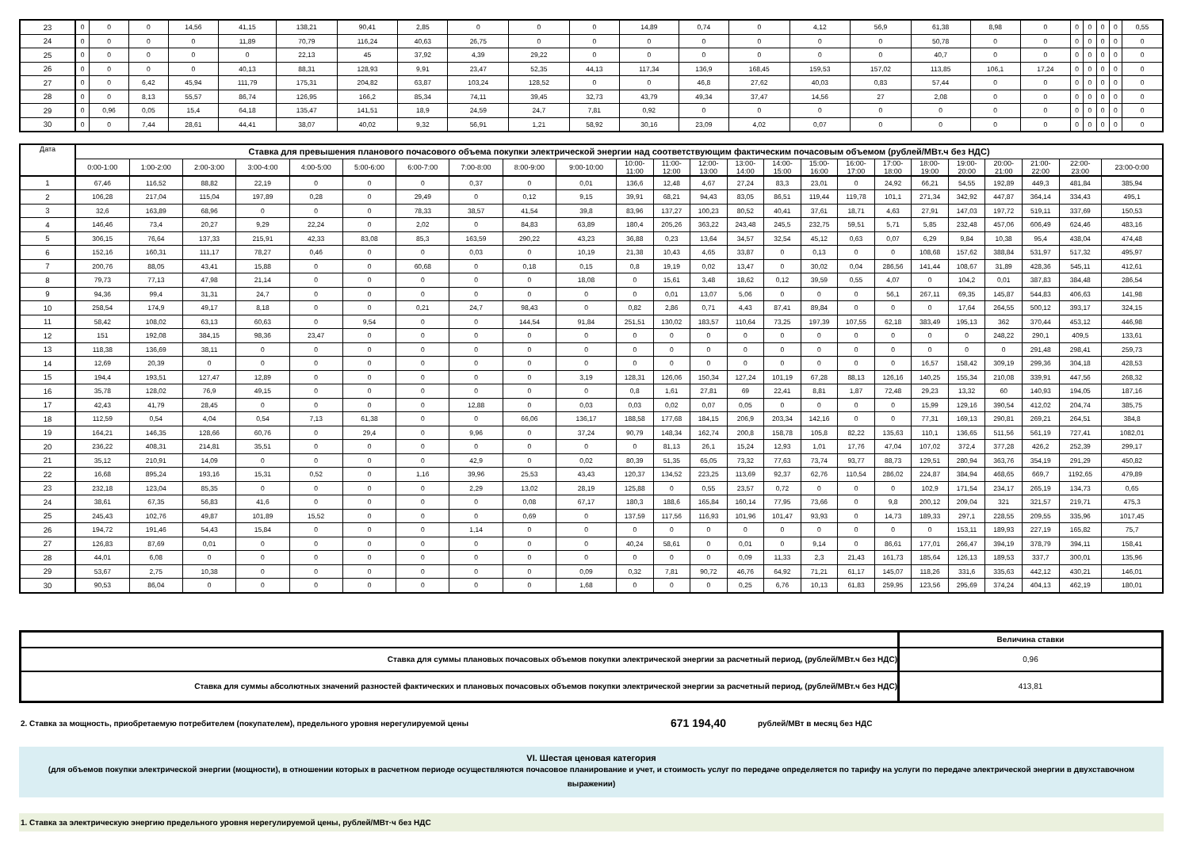| 23 | 0 | 0 | 0 | 14,56 | 41,15 | 138,21 | 90,41 | 2,85 | 0 | 0 | 0 | 14,89 | 0,74 | 0 | 4,12 | 56,9 | 61,38 | 8,98 | 0 | 0 | 0 | 0 | 0 | 0,55 |
| 24 | 0 | 0 | 0 | 0 | 11,89 | 70,79 | 116,24 | 40,63 | 26,75 | 0 | 0 | 0 | 0 | 0 | 0 | 0 | 50,78 | 0 | 0 | 0 | 0 | 0 | 0 | 0 |
| 25 | 0 | 0 | 0 | 0 | 0 | 22,13 | 45 | 37,92 | 4,39 | 29,22 | 0 | 0 | 0 | 0 | 0 | 0 | 40,7 | 0 | 0 | 0 | 0 | 0 | 0 | 0 |
| 26 | 0 | 0 | 0 | 0 | 40,13 | 88,31 | 128,93 | 9,91 | 23,47 | 52,35 | 44,13 | 117,34 | 136,9 | 168,45 | 159,53 | 157,02 | 113,85 | 106,1 | 17,24 | 0 | 0 | 0 | 0 | 0 |
| 27 | 0 | 0 | 6,42 | 45,94 | 111,79 | 175,31 | 204,82 | 63,87 | 103,24 | 128,52 | 0 | 0 | 46,8 | 27,62 | 40,03 | 0,83 | 57,44 | 0 | 0 | 0 | 0 | 0 | 0 | 0 |
| 28 | 0 | 0 | 8,13 | 55,57 | 86,74 | 126,95 | 166,2 | 85,34 | 74,11 | 39,45 | 32,73 | 43,79 | 49,34 | 37,47 | 14,56 | 27 | 2,08 | 0 | 0 | 0 | 0 | 0 | 0 | 0 |
| 29 | 0 | 0,96 | 0,05 | 15,4 | 64,18 | 135,47 | 141,51 | 18,9 | 24,59 | 24,7 | 7,81 | 0,92 | 0 | 0 | 0 | 0 | 0 | 0 | 0 | 0 | 0 | 0 | 0 | 0 |
| 30 | 0 | 0 | 7,44 | 28,61 | 44,41 | 38,07 | 40,02 | 9,32 | 56,91 | 1,21 | 58,92 | 30,16 | 23,09 | 4,02 | 0,07 | 0 | 0 | 0 | 0 | 0 | 0 | 0 | 0 | 0 |
| Дата | Ставка для превышения планового почасового объема покупки электрической энергии над соответствующим фактическим почасовым объемом (рублей/МВт.ч без НДС) | | | | | | | | | | | | | | | | | | | | | | | |
| --- | --- | --- | --- | --- | --- | --- | --- | --- | --- | --- | --- | --- | --- | --- | --- | --- | --- | --- | --- | --- | --- | --- | --- | --- |
| | 0:00-1:00 | 1:00-2:00 | 2:00-3:00 | 3:00-4:00 | 4:00-5:00 | 5:00-6:00 | 6:00-7:00 | 7:00-8:00 | 8:00-9:00 | 9:00-10:00 | 10:00- 11:00 | 11:00- 12:00 | 12:00- 13:00 | 13:00- 14:00 | 14:00- 15:00 | 15:00- 16:00 | 16:00- 17:00 | 17:00- 18:00 | 18:00- 19:00 | 19:00- 20:00 | 20:00- 21:00 | 21:00- 22:00 | 22:00- 23:00 | 23:00-0:00 |
| 1 | 67,46 | 116,52 | 88,82 | 22,19 | 0 | 0 | 0 | 0,37 | 0 | 0,01 | 136,6 | 12,48 | 4,67 | 27,24 | 83,3 | 23,01 | 0 | 24,92 | 66,21 | 54,55 | 192,89 | 449,3 | 481,84 | 385,94 |
| 2 | 106,28 | 217,04 | 115,04 | 197,89 | 0,28 | 0 | 29,49 | 0 | 0,12 | 9,15 | 39,91 | 68,21 | 94,43 | 83,05 | 86,51 | 119,44 | 119,78 | 101,1 | 271,34 | 342,92 | 447,87 | 364,14 | 334,43 | 495,1 |
| 3 | 32,6 | 163,89 | 68,96 | 0 | 0 | 0 | 78,33 | 38,57 | 41,54 | 39,8 | 83,96 | 137,27 | 100,23 | 80,52 | 40,41 | 37,61 | 18,71 | 4,63 | 27,91 | 147,03 | 197,72 | 519,11 | 337,69 | 150,53 |
| 4 | 146,46 | 73,4 | 20,27 | 9,29 | 22,24 | 0 | 2,02 | 0 | 84,83 | 63,89 | 180,4 | 205,26 | 363,22 | 243,48 | 245,5 | 232,75 | 59,51 | 5,71 | 5,85 | 232,48 | 457,06 | 606,49 | 624,46 | 483,16 |
| 5 | 306,15 | 76,64 | 137,33 | 215,91 | 42,33 | 83,08 | 85,3 | 163,59 | 290,22 | 43,23 | 36,88 | 0,23 | 13,64 | 34,57 | 32,54 | 45,12 | 0,63 | 0,07 | 6,29 | 9,84 | 10,38 | 95,4 | 438,04 | 474,48 |
| 6 | 152,16 | 160,31 | 111,17 | 78,27 | 0,46 | 0 | 0 | 0,03 | 0 | 10,19 | 21,38 | 10,43 | 4,65 | 33,87 | 0 | 0,13 | 0 | 0 | 108,68 | 157,62 | 388,84 | 531,97 | 517,32 | 495,97 |
| 7 | 200,76 | 88,05 | 43,41 | 15,88 | 0 | 0 | 60,68 | 0 | 0,18 | 0,15 | 0,8 | 19,19 | 0,02 | 13,47 | 0 | 30,02 | 0,04 | 286,56 | 141,44 | 108,67 | 31,89 | 428,36 | 545,11 | 412,61 |
| 8 | 79,73 | 77,13 | 47,98 | 21,14 | 0 | 0 | 0 | 0 | 0 | 18,08 | 0 | 15,61 | 3,48 | 18,62 | 0,12 | 39,59 | 0,55 | 4,07 | 0 | 104,2 | 0,01 | 387,83 | 384,48 | 286,54 |
| 9 | 94,36 | 99,4 | 31,31 | 24,7 | 0 | 0 | 0 | 0 | 0 | 0 | 0 | 0,01 | 13,07 | 5,06 | 0 | 0 | 0 | 56,1 | 267,11 | 69,35 | 145,87 | 544,83 | 406,63 | 141,98 |
| 10 | 258,54 | 174,9 | 49,17 | 8,18 | 0 | 0 | 0,21 | 24,7 | 98,43 | 0 | 0,82 | 2,86 | 0,71 | 4,43 | 87,41 | 89,84 | 0 | 0 | 0 | 17,64 | 264,55 | 500,12 | 393,17 | 324,15 |
| 11 | 58,42 | 108,02 | 63,13 | 60,63 | 0 | 9,54 | 0 | 0 | 144,54 | 91,84 | 251,51 | 130,02 | 183,57 | 110,64 | 73,25 | 197,39 | 107,55 | 62,18 | 383,49 | 195,13 | 362 | 370,44 | 453,12 | 446,98 |
| 12 | 151 | 192,08 | 384,15 | 98,36 | 23,47 | 0 | 0 | 0 | 0 | 0 | 0 | 0 | 0 | 0 | 0 | 0 | 0 | 0 | 0 | 0 | 248,22 | 290,1 | 409,5 | 133,61 |
| 13 | 118,38 | 136,69 | 38,11 | 0 | 0 | 0 | 0 | 0 | 0 | 0 | 0 | 0 | 0 | 0 | 0 | 0 | 0 | 0 | 0 | 0 | 0 | 291,48 | 298,41 | 259,73 |
| 14 | 12,69 | 20,39 | 0 | 0 | 0 | 0 | 0 | 0 | 0 | 0 | 0 | 0 | 0 | 0 | 0 | 0 | 0 | 0 | 16,57 | 158,42 | 309,19 | 299,36 | 304,18 | 428,53 |
| 15 | 194,4 | 193,51 | 127,47 | 12,89 | 0 | 0 | 0 | 0 | 0 | 3,19 | 128,31 | 126,06 | 150,34 | 127,24 | 101,19 | 67,28 | 88,13 | 126,16 | 140,25 | 155,34 | 210,08 | 339,91 | 447,56 | 268,32 |
| 16 | 35,78 | 128,02 | 76,9 | 49,15 | 0 | 0 | 0 | 0 | 0 | 0 | 0,8 | 1,61 | 27,81 | 69 | 22,41 | 8,81 | 1,87 | 72,48 | 29,23 | 13,32 | 60 | 140,93 | 194,05 | 187,16 |
| 17 | 42,43 | 41,79 | 28,45 | 0 | 0 | 0 | 0 | 12,88 | 0 | 0,03 | 0,03 | 0,02 | 0,07 | 0,05 | 0 | 0 | 0 | 0 | 15,99 | 129,16 | 390,54 | 412,02 | 204,74 | 385,75 |
| 18 | 112,59 | 0,54 | 4,04 | 0,54 | 7,13 | 61,38 | 0 | 0 | 66,06 | 136,17 | 188,58 | 177,68 | 184,15 | 206,9 | 203,34 | 142,16 | 0 | 0 | 77,31 | 169,13 | 290,81 | 269,21 | 264,51 | 384,8 |
| 19 | 164,21 | 146,35 | 128,66 | 60,76 | 0 | 29,4 | 0 | 9,96 | 0 | 37,24 | 90,79 | 148,34 | 162,74 | 200,8 | 158,78 | 105,8 | 82,22 | 135,63 | 110,1 | 136,65 | 511,56 | 561,19 | 727,41 | 1082,01 |
| 20 | 236,22 | 408,31 | 214,81 | 35,51 | 0 | 0 | 0 | 0 | 0 | 0 | 0 | 81,13 | 26,1 | 15,24 | 12,93 | 1,01 | 17,76 | 47,04 | 107,02 | 372,4 | 377,28 | 426,2 | 252,39 | 299,17 |
| 21 | 35,12 | 210,91 | 14,09 | 0 | 0 | 0 | 0 | 42,9 | 0 | 0,02 | 80,39 | 51,35 | 65,05 | 73,32 | 77,63 | 73,74 | 93,77 | 88,73 | 129,51 | 280,94 | 363,76 | 354,19 | 291,29 | 450,82 |
| 22 | 16,68 | 895,24 | 193,16 | 15,31 | 0,52 | 0 | 1,16 | 39,96 | 25,53 | 43,43 | 120,37 | 134,52 | 223,25 | 113,69 | 92,37 | 62,76 | 110,54 | 286,02 | 224,87 | 384,94 | 468,65 | 669,7 | 1192,65 | 479,89 |
| 23 | 232,18 | 123,04 | 85,35 | 0 | 0 | 0 | 0 | 2,29 | 13,02 | 28,19 | 125,88 | 0 | 0,55 | 23,57 | 0,72 | 0 | 0 | 0 | 102,9 | 171,54 | 234,17 | 265,19 | 134,73 | 0,65 |
| 24 | 38,61 | 67,35 | 56,83 | 41,6 | 0 | 0 | 0 | 0 | 0,08 | 67,17 | 180,3 | 188,6 | 165,84 | 160,14 | 77,95 | 73,66 | 0 | 9,8 | 200,12 | 209,04 | 321 | 321,57 | 219,71 | 475,3 |
| 25 | 245,43 | 102,76 | 49,87 | 101,89 | 15,52 | 0 | 0 | 0 | 0,69 | 0 | 137,59 | 117,56 | 116,93 | 101,96 | 101,47 | 93,93 | 0 | 14,73 | 189,33 | 297,1 | 228,55 | 209,55 | 335,96 | 1017,45 |
| 26 | 194,72 | 191,46 | 54,43 | 15,84 | 0 | 0 | 0 | 1,14 | 0 | 0 | 0 | 0 | 0 | 0 | 0 | 0 | 0 | 0 | 0 | 153,11 | 189,93 | 227,19 | 165,82 | 75,7 |
| 27 | 126,83 | 87,69 | 0,01 | 0 | 0 | 0 | 0 | 0 | 0 | 0 | 40,24 | 58,61 | 0 | 0,01 | 0 | 9,14 | 0 | 86,61 | 177,01 | 266,47 | 394,19 | 378,79 | 394,11 | 158,41 |
| 28 | 44,01 | 6,08 | 0 | 0 | 0 | 0 | 0 | 0 | 0 | 0 | 0 | 0 | 0 | 0,09 | 11,33 | 2,3 | 21,43 | 161,73 | 185,64 | 126,13 | 189,53 | 337,7 | 300,01 | 135,96 |
| 29 | 53,67 | 2,75 | 10,38 | 0 | 0 | 0 | 0 | 0 | 0 | 0,09 | 0,32 | 7,81 | 90,72 | 46,76 | 64,92 | 71,21 | 61,17 | 145,07 | 118,26 | 331,6 | 335,63 | 442,12 | 430,21 | 146,01 |
| 30 | 90,53 | 86,04 | 0 | 0 | 0 | 0 | 0 | 0 | 0 | 1,68 | 0 | 0 | 0 | 0,25 | 6,76 | 10,13 | 61,83 | 259,95 | 123,56 | 295,69 | 374,24 | 404,13 | 462,19 | 180,01 |
| | Величина ставки |
| Ставка для суммы плановых почасовых объемов покупки электрической энергии за расчетный период, (рублей/МВт.ч без НДС) | 0,96 |
| Ставка для суммы абсолютных значений разностей фактических и плановых почасовых объемов покупки электрической энергии за расчетный период, (рублей/МВт.ч без НДС) | 413,81 |
2. Ставка за мощность, приобретаемую потребителем (покупателем), предельного уровня нерегулируемой цены 671 194,40 рублей/МВт в месяц без НДС
VI. Шестая ценовая категория
(для объемов покупки электрической энергии (мощности), в отношении которых в расчетном периоде осуществляются почасовое планирование и учет, и стоимость услуг по передаче определяется по тарифу на услуги по передаче электрической энергии в двухставочном выражении)
1. Ставка за электрическую энергию предельного уровня нерегулируемой цены, рублей/МВт·ч без НДС